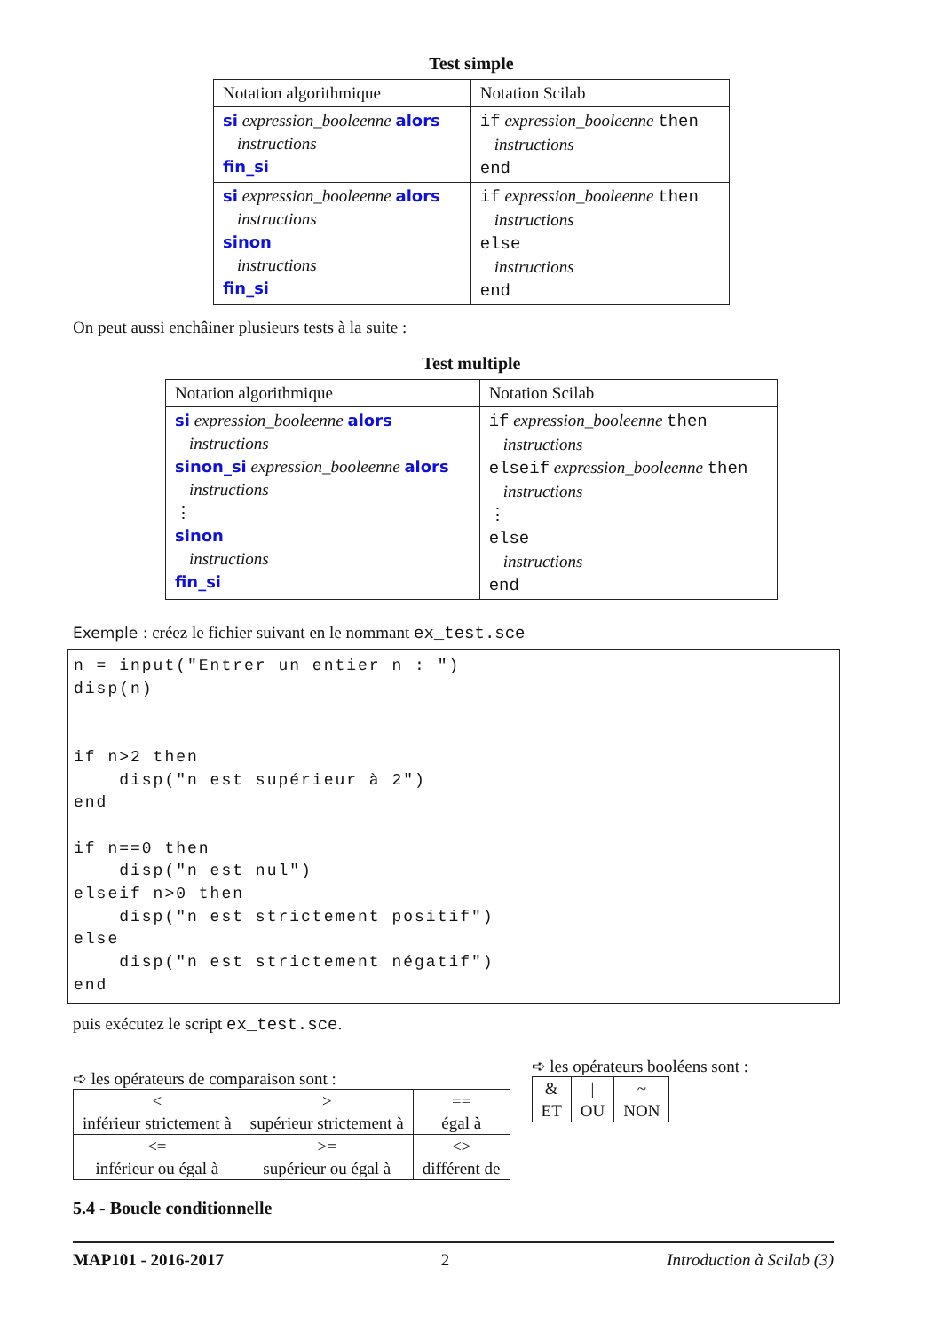Test simple
| Notation algorithmique | Notation Scilab |
| si expression_booleenne alors instructions fin_si | if expression_booleenne then instructions end |
| si expression_booleenne alors instructions sinon instructions fin_si | if expression_booleenne then instructions else instructions end |
On peut aussi enchâiner plusieurs tests à la suite :
Test multiple
| Notation algorithmique | Notation Scilab |
| si expression_booleenne alors instructions sinon_si expression_booleenne alors instructions ⋮ sinon instructions fin_si | if expression_booleenne then instructions elseif expression_booleenne then instructions ⋮ else instructions end |
Exemple : créez le fichier suivant en le nommant ex_test.sce
n = input("Entrer un entier n : ")
disp(n)


if n>2 then
    disp("n est supérieur à 2")
end

if n==0 then
    disp("n est nul")
elseif n>0 then
    disp("n est strictement positif")
else
    disp("n est strictement négatif")
end
puis exécutez le script ex_test.sce.
➪ les opérateurs de comparaison sont :
| < inférieur strictement à | > supérieur strictement à | == égal à |
| <= inférieur ou égal à | >= supérieur ou égal à | <> différent de |
➪ les opérateurs booléens sont :
| & ET | / OU | ~ NON |
5.4 - Boucle conditionnelle
MAP101 - 2016-2017 2 Introduction à Scilab (3)